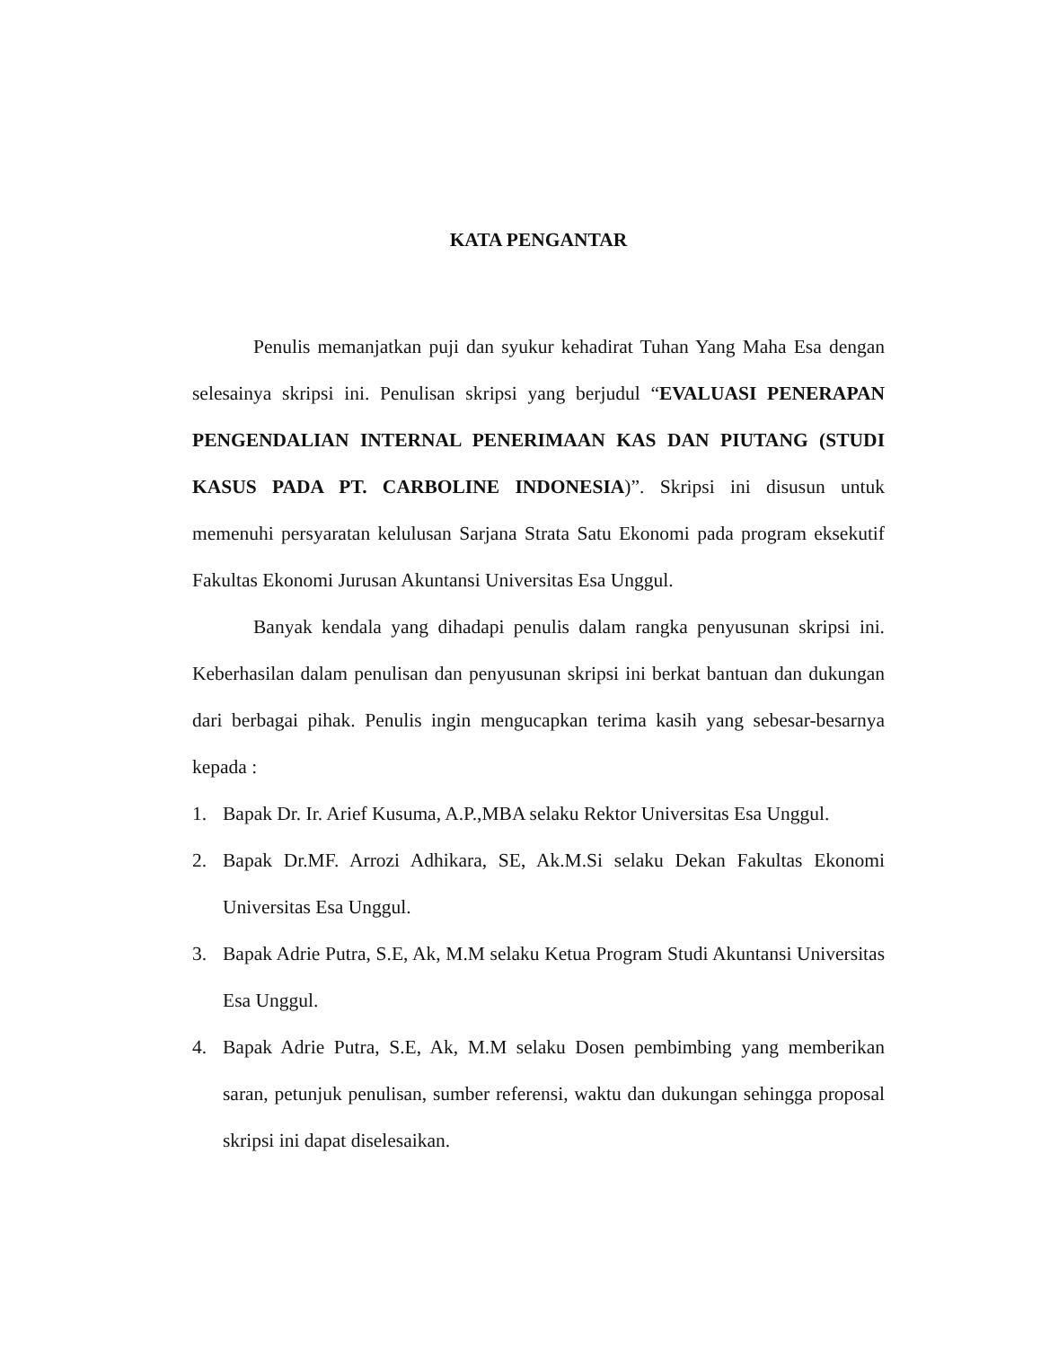KATA PENGANTAR
Penulis memanjatkan puji dan syukur kehadirat Tuhan Yang Maha Esa dengan selesainya skripsi ini. Penulisan skripsi yang berjudul “EVALUASI PENERAPAN PENGENDALIAN INTERNAL PENERIMAAN KAS DAN PIUTANG (STUDI KASUS PADA PT. CARBOLINE INDONESIA)”. Skripsi ini disusun untuk memenuhi persyaratan kelulusan Sarjana Strata Satu Ekonomi pada program eksekutif Fakultas Ekonomi Jurusan Akuntansi Universitas Esa Unggul.
Banyak kendala yang dihadapi penulis dalam rangka penyusunan skripsi ini. Keberhasilan dalam penulisan dan penyusunan skripsi ini berkat bantuan dan dukungan dari berbagai pihak. Penulis ingin mengucapkan terima kasih yang sebesar-besarnya kepada :
1. Bapak Dr. Ir. Arief Kusuma, A.P.,MBA selaku Rektor Universitas Esa Unggul.
2. Bapak Dr.MF. Arrozi Adhikara, SE, Ak.M.Si selaku Dekan Fakultas Ekonomi Universitas Esa Unggul.
3. Bapak Adrie Putra, S.E, Ak, M.M selaku Ketua Program Studi Akuntansi Universitas Esa Unggul.
4. Bapak Adrie Putra, S.E, Ak, M.M selaku Dosen pembimbing yang memberikan saran, petunjuk penulisan, sumber referensi, waktu dan dukungan sehingga proposal skripsi ini dapat diselesaikan.